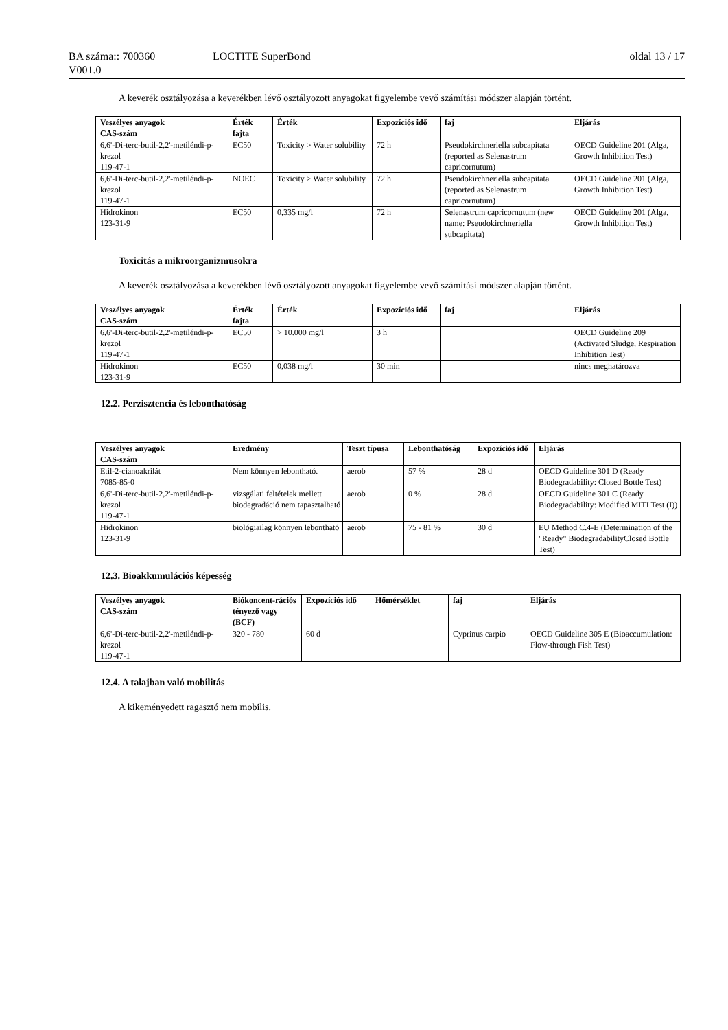BA száma:: 700360 LOCTITE SuperBond oldal 13 / 17
V001.0
A keverék osztályozása a keverékben lévő osztályozott anyagokat figyelembe vevő számítási módszer alapján történt.
| Veszélyes anyagok CAS-szám | Érték fajta | Érték | Expozíciós idő | faj | Eljárás |
| --- | --- | --- | --- | --- | --- |
| 6,6'-Di-terc-butil-2,2'-metiléndi-p-krezol 119-47-1 | EC50 | Toxicity > Water solubility | 72 h | Pseudokirchneriella subcapitata (reported as Selenastrum capricornutum) | OECD Guideline 201 (Alga, Growth Inhibition Test) |
| 6,6'-Di-terc-butil-2,2'-metiléndi-p-krezol 119-47-1 | NOEC | Toxicity > Water solubility | 72 h | Pseudokirchneriella subcapitata (reported as Selenastrum capricornutum) | OECD Guideline 201 (Alga, Growth Inhibition Test) |
| Hidrokinon 123-31-9 | EC50 | 0,335 mg/l | 72 h | Selenastrum capricornutum (new name: Pseudokirchneriella subcapitata) | OECD Guideline 201 (Alga, Growth Inhibition Test) |
Toxicitás a mikroorganizmusokra
A keverék osztályozása a keverékben lévő osztályozott anyagokat figyelembe vevő számítási módszer alapján történt.
| Veszélyes anyagok CAS-szám | Érték fajta | Érték | Expozíciós idő | faj | Eljárás |
| --- | --- | --- | --- | --- | --- |
| 6,6'-Di-terc-butil-2,2'-metiléndi-p-krezol 119-47-1 | EC50 | > 10.000 mg/l | 3 h | | OECD Guideline 209 (Activated Sludge, Respiration Inhibition Test) |
| Hidrokinon 123-31-9 | EC50 | 0,038 mg/l | 30 min | | nincs meghatározva |
12.2. Perzisztencia és lebonthatóság
| Veszélyes anyagok CAS-szám | Eredmény | Teszt típusa | Lebonthatóság | Expozíciós idő | Eljárás |
| --- | --- | --- | --- | --- | --- |
| Etil-2-cianoakrilát 7085-85-0 | Nem könnyen lebontható. | aerob | 57 % | 28 d | OECD Guideline 301 D (Ready Biodegradability: Closed Bottle Test) |
| 6,6'-Di-terc-butil-2,2'-metiléndi-p-krezol 119-47-1 | vizsgálati feltételek mellett biodegradáció nem tapasztalható | aerob | 0 % | 28 d | OECD Guideline 301 C (Ready Biodegradability: Modified MITI Test (I)) |
| Hidrokinon 123-31-9 | biológiailag könnyen lebontható | aerob | 75 - 81 % | 30 d | EU Method C.4-E (Determination of the "Ready" BiodegradabilityClosed Bottle Test) |
12.3. Bioakkumulációs képesség
| Veszélyes anyagok CAS-szám | Biókoncent-rációs tényező vagy (BCF) | Expozíciós idő | Hőmérséklet | faj | Eljárás |
| --- | --- | --- | --- | --- | --- |
| 6,6'-Di-terc-butil-2,2'-metiléndi-p-krezol 119-47-1 | 320 - 780 | 60 d | | Cyprinus carpio | OECD Guideline 305 E (Bioaccumulation: Flow-through Fish Test) |
12.4. A talajban való mobilitás
A kikeményedett ragasztó nem mobilis.